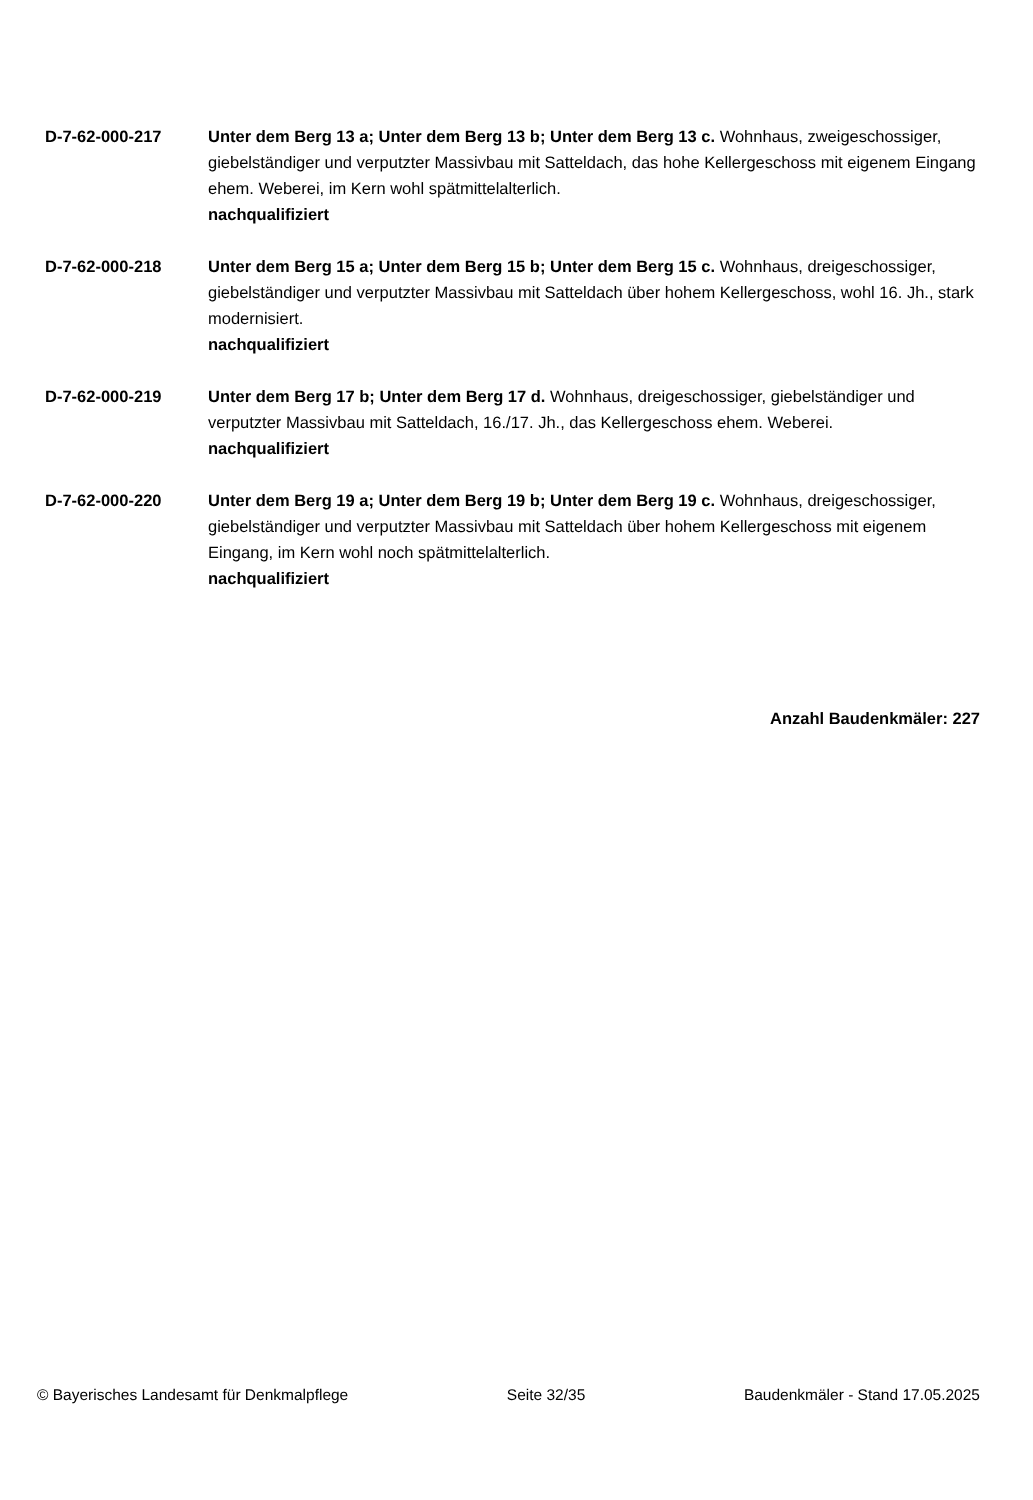D-7-62-000-217 Unter dem Berg 13 a; Unter dem Berg 13 b; Unter dem Berg 13 c. Wohnhaus, zweigeschossiger, giebelständiger und verputzter Massivbau mit Satteldach, das hohe Kellergeschoss mit eigenem Eingang ehem. Weberei, im Kern wohl spätmittelalterlich.
nachqualifiziert
D-7-62-000-218 Unter dem Berg 15 a; Unter dem Berg 15 b; Unter dem Berg 15 c. Wohnhaus, dreigeschossiger, giebelständiger und verputzter Massivbau mit Satteldach über hohem Kellergeschoss, wohl 16. Jh., stark modernisiert.
nachqualifiziert
D-7-62-000-219 Unter dem Berg 17 b; Unter dem Berg 17 d. Wohnhaus, dreigeschossiger, giebelständiger und verputzter Massivbau mit Satteldach, 16./17. Jh., das Kellergeschoss ehem. Weberei.
nachqualifiziert
D-7-62-000-220 Unter dem Berg 19 a; Unter dem Berg 19 b; Unter dem Berg 19 c. Wohnhaus, dreigeschossiger, giebelständiger und verputzter Massivbau mit Satteldach über hohem Kellergeschoss mit eigenem Eingang, im Kern wohl noch spätmittelalterlich.
nachqualifiziert
Anzahl Baudenkmäler: 227
© Bayerisches Landesamt für Denkmalpflege Seite 32/35 Baudenkmäler - Stand 17.05.2025